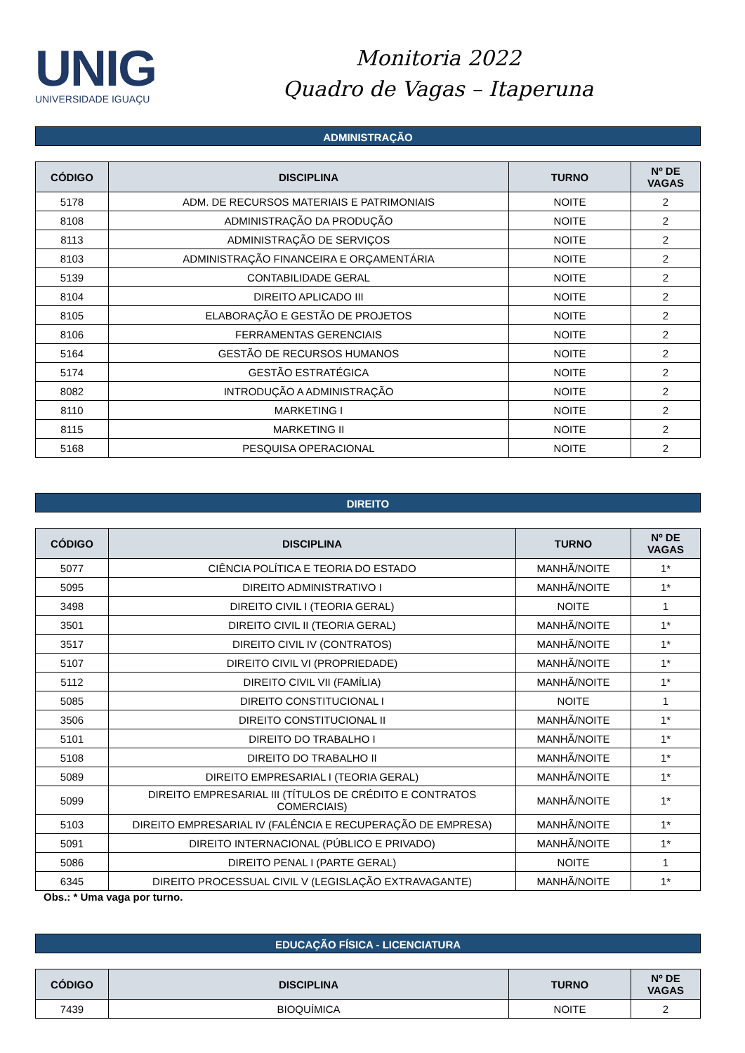UNIG
UNIVERSIDADE IGUAÇU
Monitoria 2022
Quadro de Vagas – Itaperuna
ADMINISTRAÇÃO
| CÓDIGO | DISCIPLINA | TURNO | Nº DE VAGAS |
| --- | --- | --- | --- |
| 5178 | ADM. DE RECURSOS MATERIAIS E PATRIMONIAIS | NOITE | 2 |
| 8108 | ADMINISTRAÇÃO DA PRODUÇÃO | NOITE | 2 |
| 8113 | ADMINISTRAÇÃO DE SERVIÇOS | NOITE | 2 |
| 8103 | ADMINISTRAÇÃO FINANCEIRA E ORÇAMENTÁRIA | NOITE | 2 |
| 5139 | CONTABILIDADE GERAL | NOITE | 2 |
| 8104 | DIREITO APLICADO III | NOITE | 2 |
| 8105 | ELABORAÇÃO E GESTÃO DE PROJETOS | NOITE | 2 |
| 8106 | FERRAMENTAS GERENCIAIS | NOITE | 2 |
| 5164 | GESTÃO DE RECURSOS HUMANOS | NOITE | 2 |
| 5174 | GESTÃO ESTRATÉGICA | NOITE | 2 |
| 8082 | INTRODUÇÃO A ADMINISTRAÇÃO | NOITE | 2 |
| 8110 | MARKETING I | NOITE | 2 |
| 8115 | MARKETING II | NOITE | 2 |
| 5168 | PESQUISA OPERACIONAL | NOITE | 2 |
DIREITO
| CÓDIGO | DISCIPLINA | TURNO | Nº DE VAGAS |
| --- | --- | --- | --- |
| 5077 | CIÊNCIA POLÍTICA E TEORIA DO ESTADO | MANHÃ/NOITE | 1* |
| 5095 | DIREITO ADMINISTRATIVO I | MANHÃ/NOITE | 1* |
| 3498 | DIREITO CIVIL I (TEORIA GERAL) | NOITE | 1 |
| 3501 | DIREITO CIVIL II (TEORIA GERAL) | MANHÃ/NOITE | 1* |
| 3517 | DIREITO CIVIL IV (CONTRATOS) | MANHÃ/NOITE | 1* |
| 5107 | DIREITO CIVIL VI (PROPRIEDADE) | MANHÃ/NOITE | 1* |
| 5112 | DIREITO CIVIL VII (FAMÍLIA) | MANHÃ/NOITE | 1* |
| 5085 | DIREITO CONSTITUCIONAL I | NOITE | 1 |
| 3506 | DIREITO CONSTITUCIONAL II | MANHÃ/NOITE | 1* |
| 5101 | DIREITO DO TRABALHO I | MANHÃ/NOITE | 1* |
| 5108 | DIREITO DO TRABALHO II | MANHÃ/NOITE | 1* |
| 5089 | DIREITO EMPRESARIAL I (TEORIA GERAL) | MANHÃ/NOITE | 1* |
| 5099 | DIREITO EMPRESARIAL III (TÍTULOS DE CRÉDITO E CONTRATOS COMERCIAIS) | MANHÃ/NOITE | 1* |
| 5103 | DIREITO EMPRESARIAL IV (FALÊNCIA E RECUPERAÇÃO DE EMPRESA) | MANHÃ/NOITE | 1* |
| 5091 | DIREITO INTERNACIONAL (PÚBLICO E PRIVADO) | MANHÃ/NOITE | 1* |
| 5086 | DIREITO PENAL I (PARTE GERAL) | NOITE | 1 |
| 6345 | DIREITO PROCESSUAL CIVIL V (LEGISLAÇÃO EXTRAVAGANTE) | MANHÃ/NOITE | 1* |
Obs.: * Uma vaga por turno.
EDUCAÇÃO FÍSICA - LICENCIATURA
| CÓDIGO | DISCIPLINA | TURNO | Nº DE VAGAS |
| --- | --- | --- | --- |
| 7439 | BIOQUÍMICA | NOITE | 2 |